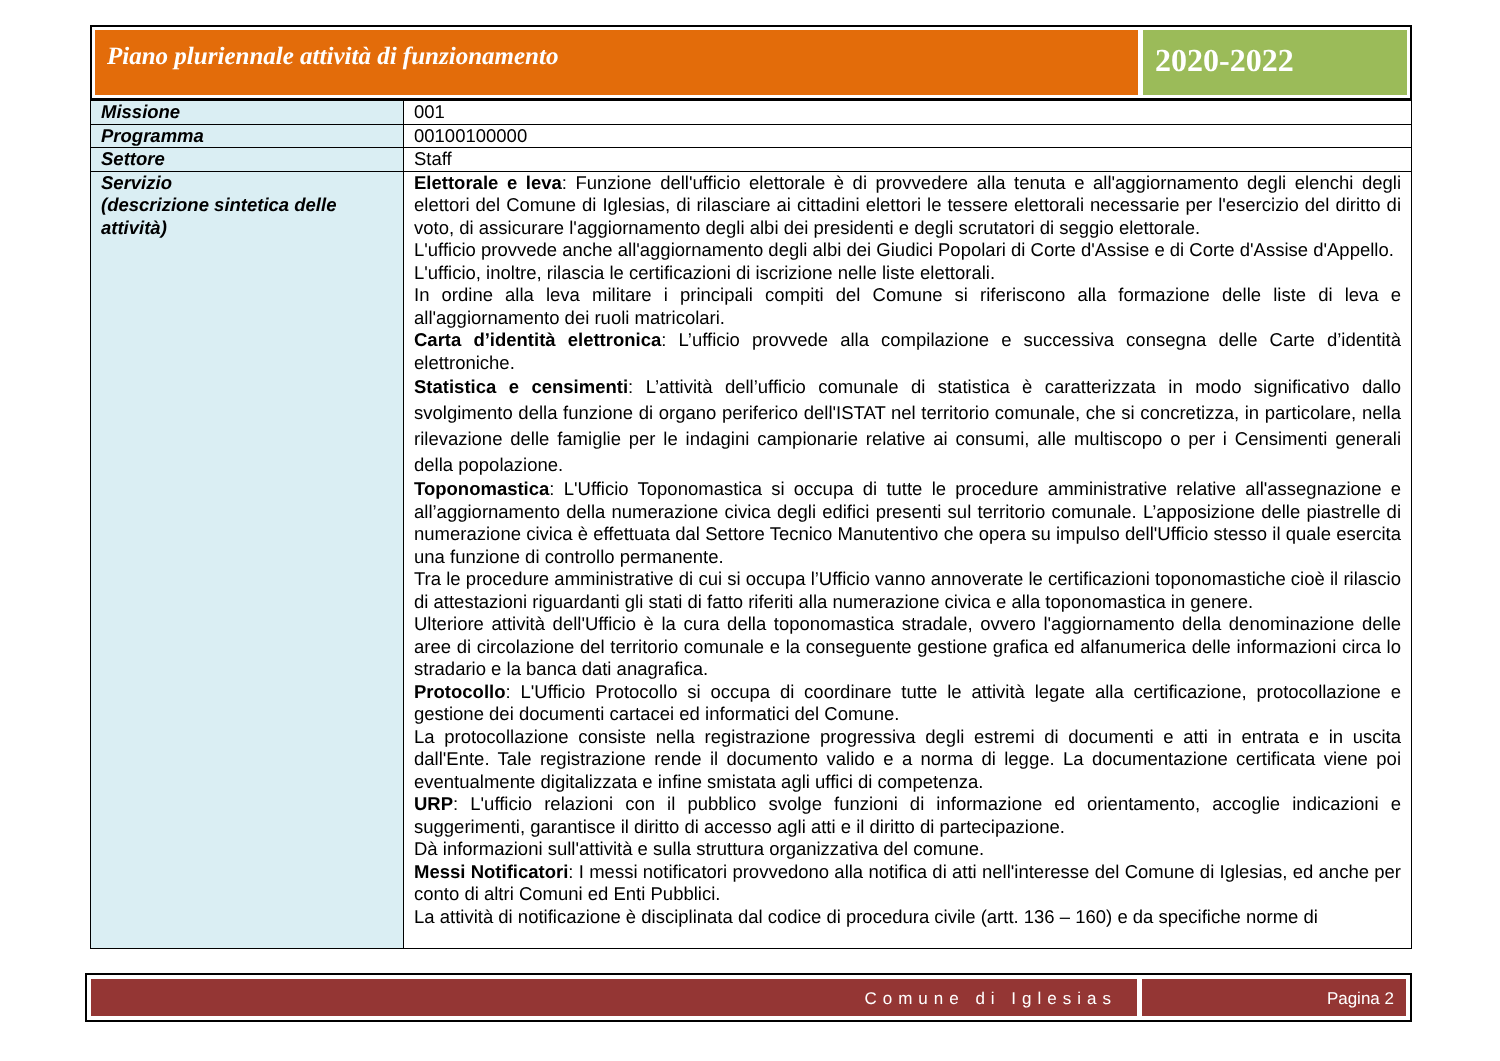Piano pluriennale attività di funzionamento
2020-2022
| Missione | 001 |
| Programma | 00100100000 |
| Settore | Staff |
| Servizio (descrizione sintetica delle attività) | Elettorale e leva : Funzione dell'ufficio elettorale è di provvedere alla tenuta e all'aggiornamento degli elenchi degli elettori del Comune di Iglesias, di rilasciare ai cittadini elettori le tessere elettorali necessarie per l'esercizio del diritto di voto, di assicurare l'aggiornamento degli albi dei presidenti e degli scrutatori di seggio elettorale. L'ufficio provvede anche all'aggiornamento degli albi dei Giudici Popolari di Corte d'Assise e di Corte d'Assise d'Appello. L'ufficio, inoltre, rilascia le certificazioni di iscrizione nelle liste elettorali. In ordine alla leva militare i principali compiti del Comune si riferiscono alla formazione delle liste di leva e all'aggiornamento dei ruoli matricolari. Carta d’identità elettronica : L’ufficio provvede alla compilazione e successiva consegna delle Carte d’identità elettroniche. Statistica e censimenti : L’attività dell’ufficio comunale di statistica è caratterizzata in modo significativo dallo svolgimento della funzione di organo periferico dell'ISTAT nel territorio comunale, che si concretizza, in particolare, nella rilevazione delle famiglie per le indagini campionarie relative ai consumi, alle multiscopo o per i Censimenti generali della popolazione. Toponomastica : L'Ufficio Toponomastica si occupa di tutte le procedure amministrative relative all'assegnazione e all’aggiornamento della numerazione civica degli edifici presenti sul territorio comunale. L’apposizione delle piastrelle di numerazione civica è effettuata dal Settore Tecnico Manutentivo che opera su impulso dell'Ufficio stesso il quale esercita una funzione di controllo permanente. Tra le procedure amministrative di cui si occupa l’Ufficio vanno annoverate le certificazioni toponomastiche cioè il rilascio di attestazioni riguardanti gli stati di fatto riferiti alla numerazione civica e alla toponomastica in genere. Ulteriore attività dell'Ufficio è la cura della toponomastica stradale, ovvero l'aggiornamento della denominazione delle aree di circolazione del territorio comunale e la conseguente gestione grafica ed alfanumerica delle informazioni circa lo stradario e la banca dati anagrafica. Protocollo : L'Ufficio Protocollo si occupa di coordinare tutte le attività legate alla certificazione, protocollazione e gestione dei documenti cartacei ed informatici del Comune. La protocollazione consiste nella registrazione progressiva degli estremi di documenti e atti in entrata e in uscita dall'Ente. Tale registrazione rende il documento valido e a norma di legge. La documentazione certificata viene poi eventualmente digitalizzata e infine smistata agli uffici di competenza. URP : L'ufficio relazioni con il pubblico svolge funzioni di informazione ed orientamento, accoglie indicazioni e suggerimenti, garantisce il diritto di accesso agli atti e il diritto di partecipazione. Dà informazioni sull'attività e sulla struttura organizzativa del comune. Messi Notificatori : I messi notificatori provvedono alla notifica di atti nell'interesse del Comune di Iglesias, ed anche per conto di altri Comuni ed Enti Pubblici. La attività di notificazione è disciplinata dal codice di procedura civile (artt. 136 – 160) e da specifiche norme di |
Comune di Iglesias Pagina 2